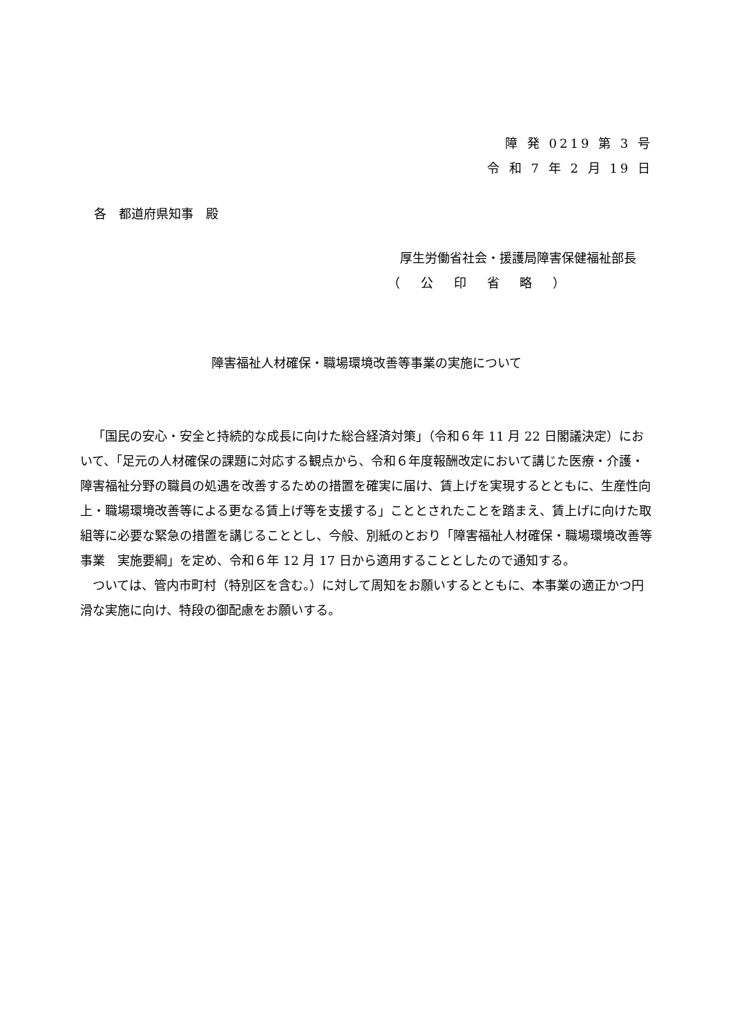障 発 0219 第 3 号
令 和 7 年 2 月 19 日
各　都道府県知事　殿
厚生労働省社会・援護局障害保健福祉部長
（ 公 印 省 略 ）
障害福祉人材確保・職場環境改善等事業の実施について
「国民の安心・安全と持続的な成長に向けた総合経済対策」（令和６年 11 月 22 日閣議決定）において、「足元の人材確保の課題に対応する観点から、令和６年度報酬改定において講じた医療・介護・障害福祉分野の職員の処遇を改善するための措置を確実に届け、賃上げを実現するとともに、生産性向上・職場環境改善等による更なる賃上げ等を支援する」こととされたことを踏まえ、賃上げに向けた取組等に必要な緊急の措置を講じることとし、今般、別紙のとおり「障害福祉人材確保・職場環境改善等事業　実施要綱」を定め、令和６年 12 月 17 日から適用することとしたので通知する。
ついては、管内市町村（特別区を含む。）に対して周知をお願いするとともに、本事業の適正かつ円滑な実施に向け、特段の御配慮をお願いする。